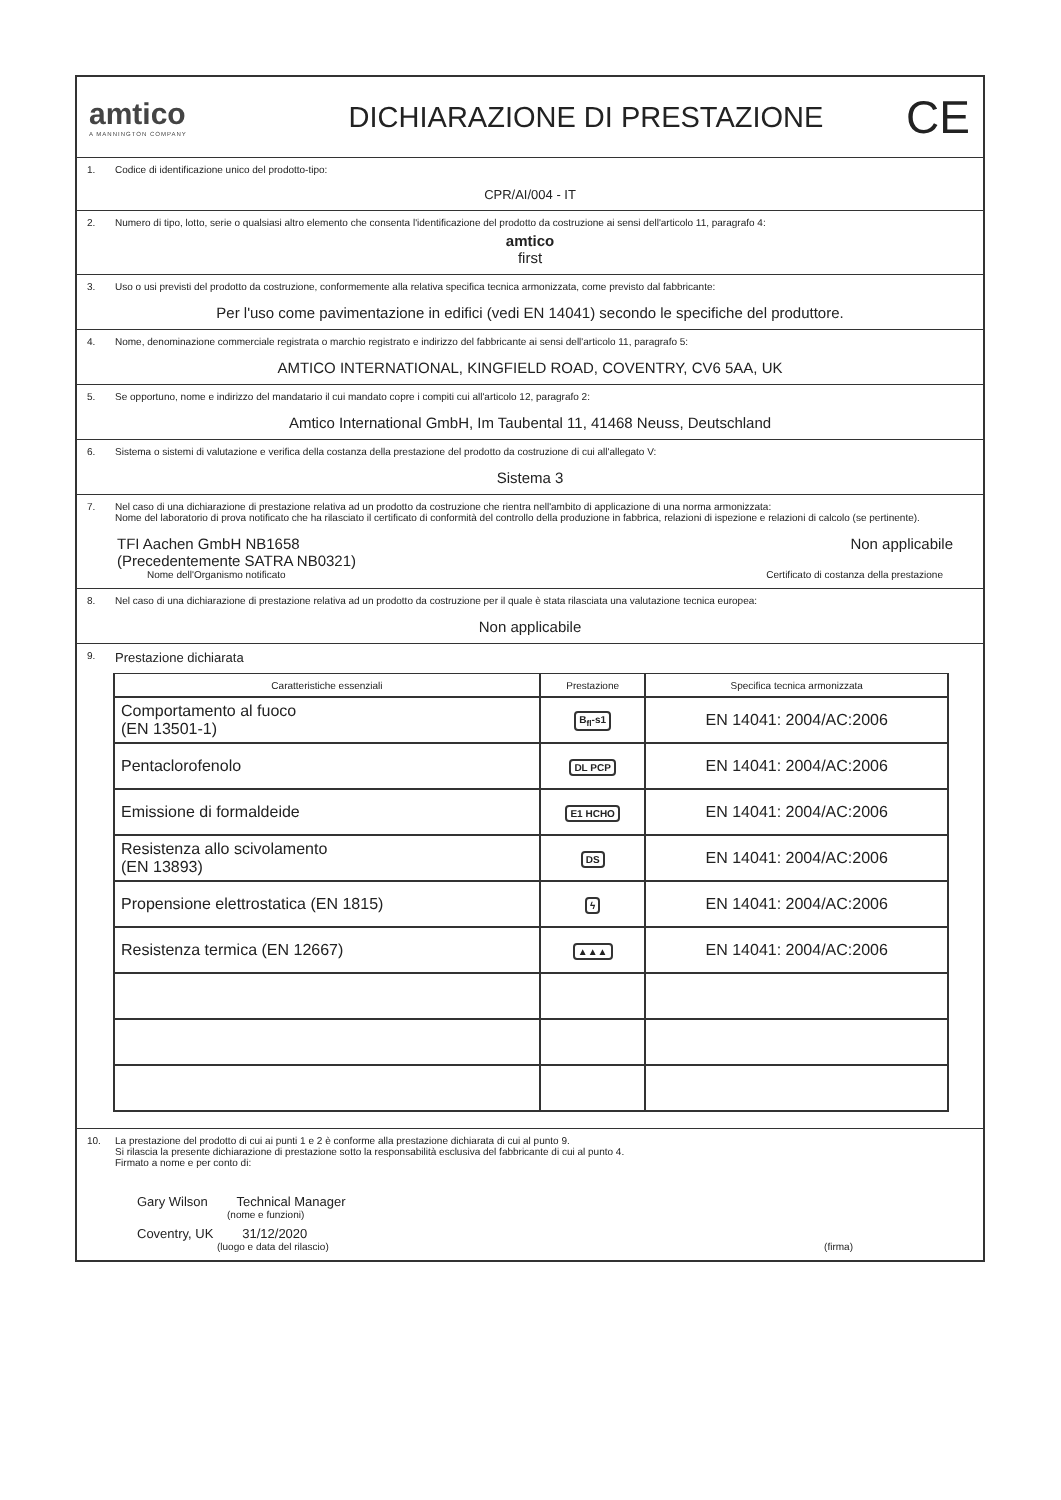amtico
A MANNINGTON COMPANY
DICHIARAZIONE DI PRESTAZIONE
CE
1. Codice di identificazione unico del prodotto-tipo:
CPR/AI/004 - IT
2. Numero di tipo, lotto, serie o qualsiasi altro elemento che consenta l'identificazione del prodotto da costruzione ai sensi dell'articolo 11, paragrafo 4:
amtico
first
3. Uso o usi previsti del prodotto da costruzione, conformemente alla relativa specifica tecnica armonizzata, come previsto dal fabbricante:
Per l'uso come pavimentazione in edifici (vedi EN 14041) secondo le specifiche del produttore.
4. Nome, denominazione commerciale registrata o marchio registrato e indirizzo del fabbricante ai sensi dell'articolo 11, paragrafo 5:
AMTICO INTERNATIONAL, KINGFIELD ROAD, COVENTRY, CV6 5AA, UK
5. Se opportuno, nome e indirizzo del mandatario il cui mandato copre i compiti cui all'articolo 12, paragrafo 2:
Amtico International GmbH, Im Taubental 11, 41468 Neuss, Deutschland
6. Sistema o sistemi di valutazione e verifica della costanza della prestazione del prodotto da costruzione di cui all'allegato V:
Sistema 3
7. Nel caso di una dichiarazione di prestazione relativa ad un prodotto da costruzione che rientra nell'ambito di applicazione di una norma armonizzata:
Nome del laboratorio di prova notificato che ha rilasciato il certificato di conformità del controllo della produzione in fabbrica, relazioni di ispezione e relazioni di calcolo (se pertinente).
TFI Aachen GmbH NB1658
(Precedentemente SATRA NB0321) Non applicabile
Nome dell'Organismo notificato Certificato di costanza della prestazione
8. Nel caso di una dichiarazione di prestazione relativa ad un prodotto da costruzione per il quale è stata rilasciata una valutazione tecnica europea:
Non applicabile
9. Prestazione dichiarata
| Caratteristiche essenziali | Prestazione | Specifica tecnica armonizzata |
| --- | --- | --- |
| Comportamento al fuoco (EN 13501-1) | B<sub>fl</sub>-s1 | EN 14041: 2004/AC:2006 |
| Pentaclorofenolo | DL PCP | EN 14041: 2004/AC:2006 |
| Emissione di formaldeide | E1 HCHO | EN 14041: 2004/AC:2006 |
| Resistenza allo scivolamento (EN 13893) | DS | EN 14041: 2004/AC:2006 |
| Propensione elettrostatica (EN 1815) | ϟ | EN 14041: 2004/AC:2006 |
| Resistenza termica (EN 12667) | ▲▲▲ | EN 14041: 2004/AC:2006 |
10. La prestazione del prodotto di cui ai punti 1 e 2 è conforme alla prestazione dichiarata di cui al punto 9.
Si rilascia la presente dichiarazione di prestazione sotto la responsabilità esclusiva del fabbricante di cui al punto 4.
Firmato a nome e per conto di:
Gary Wilson Technical Manager
(nome e funzioni)
Coventry, UK 31/12/2020
(luogo e data del rilascio) (firma)